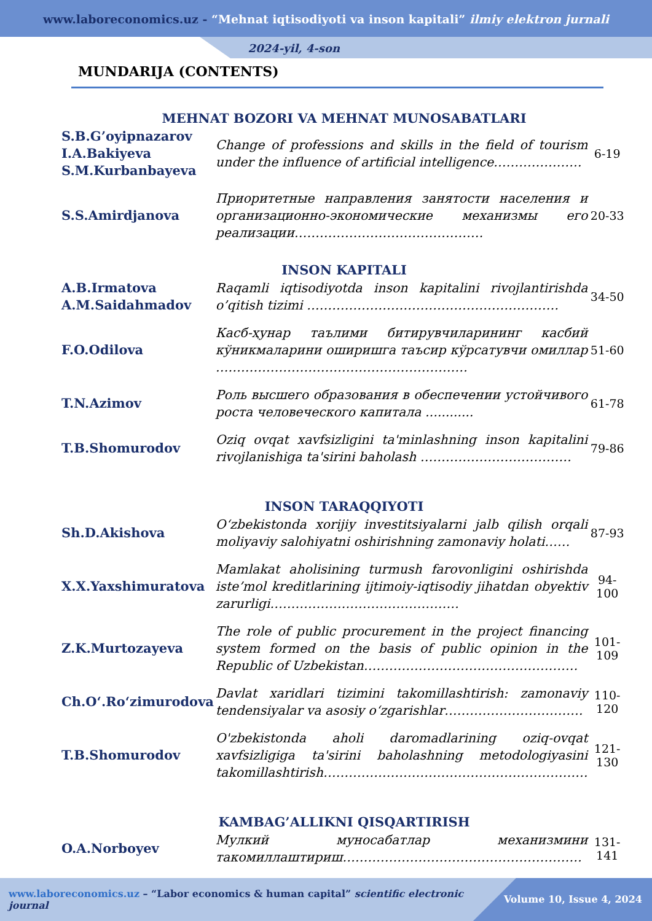www.laboreconomics.uz - “Mehnat iqtisodiyoti va inson kapitali” ilmiy elektron jurnali
2024-yil, 4-son
MUNDARIJA (CONTENTS)
| MEHNAT BOZORI VA MEHNAT MUNOSABATLARI | | |
| S.B.G’oyipnazarov I.A.Bakiyeva S.M.Kurbanbayeva | Change of professions and skills in the field of tourism under the influence of artificial intelligence………………… | 6-19 |
| S.S.Amirdjanova | Приоритетные направления занятости населения и организационно-экономические механизмы его реализации……………………………………… | 20-33 |
| INSON KAPITALI | | |
| A.B.Irmatova A.M.Saidahmadov | Raqamli iqtisodiyotda inson kapitalini rivojlantirishda o’qitish tizimi …………………………………………………… | 34-50 |
| F.O.Odilova | Касб-ҳунар таълими битирувчиларининг касбий кўникмаларини оширишга таъсир кўрсатувчи омиллар …………………………………………………… | 51-60 |
| T.N.Azimov | Роль высшего образования в обеспечении устойчивого роста человеческого капитала ............ | 61-78 |
| T.B.Shomurodov | Oziq ovqat xavfsizligini ta'minlashning inson kapitalini rivojlanishiga ta'sirini baholash ……………………………… | 79-86 |
| INSON TARAQQIYOTI | | |
| Sh.D.Akishova | O‘zbekistonda xorijiy investitsiyalarni jalb qilish orqali moliyaviy salohiyatni oshirishning zamonaviy holati…… | 87-93 |
| X.X.Yaxshimuratova | Mamlakat aholisining turmush farovonligini oshirishda iste’mol kreditlarining ijtimoiy-iqtisodiy jihatdan obyektiv zarurligi……………………………………… | 94-100 |
| Z.K.Murtozayeva | The role of public procurement in the project financing system formed on the basis of public opinion in the Republic of Uzbekistan…………………………………………… | 101-109 |
| Ch.O‘.Ro‘zimurodova | Davlat xaridlari tizimini takomillashtirish: zamonaviy tendensiyalar va asosiy o‘zgarishlar…………………………… | 110-120 |
| T.B.Shomurodov | O'zbekistonda aholi daromadlarining oziq-ovqat xavfsizligiga ta'sirini baholashning metodologiyasini takomillashtirish……………………………………………………… | 121-130 |
| KAMBAG’ALLIKNI QISQARTIRISH | | |
| O.A.Norboyev | Мулкий муносабатлар механизмини такомиллаштириш………………………………………………… | 131-141 |
www.laboreconomics.uz – “Labor economics & human capital” scientific electronic journal
Volume 10, Issue 4, 2024